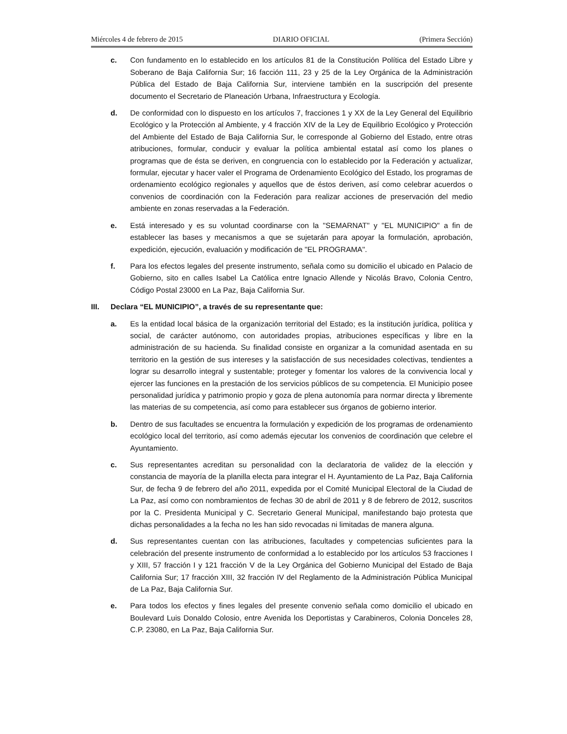Miércoles 4 de febrero de 2015 DIARIO OFICIAL (Primera Sección)
c. Con fundamento en lo establecido en los artículos 81 de la Constitución Política del Estado Libre y Soberano de Baja California Sur; 16 facción 111, 23 y 25 de la Ley Orgánica de la Administración Pública del Estado de Baja California Sur, interviene también en la suscripción del presente documento el Secretario de Planeación Urbana, Infraestructura y Ecología.
d. De conformidad con lo dispuesto en los artículos 7, fracciones 1 y XX de la Ley General del Equilibrio Ecológico y la Protección al Ambiente, y 4 fracción XIV de la Ley de Equilibrio Ecológico y Protección del Ambiente del Estado de Baja California Sur, le corresponde al Gobierno del Estado, entre otras atribuciones, formular, conducir y evaluar la política ambiental estatal así como los planes o programas que de ésta se deriven, en congruencia con lo establecido por la Federación y actualizar, formular, ejecutar y hacer valer el Programa de Ordenamiento Ecológico del Estado, los programas de ordenamiento ecológico regionales y aquellos que de éstos deriven, así como celebrar acuerdos o convenios de coordinación con la Federación para realizar acciones de preservación del medio ambiente en zonas reservadas a la Federación.
e. Está interesado y es su voluntad coordinarse con la "SEMARNAT" y "EL MUNICIPIO" a fin de establecer las bases y mecanismos a que se sujetarán para apoyar la formulación, aprobación, expedición, ejecución, evaluación y modificación de "EL PROGRAMA".
f. Para los efectos legales del presente instrumento, señala como su domicilio el ubicado en Palacio de Gobierno, sito en calles Isabel La Católica entre Ignacio Allende y Nicolás Bravo, Colonia Centro, Código Postal 23000 en La Paz, Baja California Sur.
III. Declara “EL MUNICIPIO”, a través de su representante que:
a. Es la entidad local básica de la organización territorial del Estado; es la institución jurídica, política y social, de carácter autónomo, con autoridades propias, atribuciones específicas y libre en la administración de su hacienda. Su finalidad consiste en organizar a la comunidad asentada en su territorio en la gestión de sus intereses y la satisfacción de sus necesidades colectivas, tendientes a lograr su desarrollo integral y sustentable; proteger y fomentar los valores de la convivencia local y ejercer las funciones en la prestación de los servicios públicos de su competencia. El Municipio posee personalidad jurídica y patrimonio propio y goza de plena autonomía para normar directa y libremente las materias de su competencia, así como para establecer sus órganos de gobierno interior.
b. Dentro de sus facultades se encuentra la formulación y expedición de los programas de ordenamiento ecológico local del territorio, así como además ejecutar los convenios de coordinación que celebre el Ayuntamiento.
c. Sus representantes acreditan su personalidad con la declaratoria de validez de la elección y constancia de mayoría de la planilla electa para integrar el H. Ayuntamiento de La Paz, Baja California Sur, de fecha 9 de febrero del año 2011, expedida por el Comité Municipal Electoral de la Ciudad de La Paz, así como con nombramientos de fechas 30 de abril de 2011 y 8 de febrero de 2012, suscritos por la C. Presidenta Municipal y C. Secretario General Municipal, manifestando bajo protesta que dichas personalidades a la fecha no les han sido revocadas ni limitadas de manera alguna.
d. Sus representantes cuentan con las atribuciones, facultades y competencias suficientes para la celebración del presente instrumento de conformidad a lo establecido por los artículos 53 fracciones I y XIII, 57 fracción I y 121 fracción V de la Ley Orgánica del Gobierno Municipal del Estado de Baja California Sur; 17 fracción XIII, 32 fracción IV del Reglamento de la Administración Pública Municipal de La Paz, Baja California Sur.
e. Para todos los efectos y fines legales del presente convenio señala como domicilio el ubicado en Boulevard Luis Donaldo Colosio, entre Avenida los Deportistas y Carabineros, Colonia Donceles 28, C.P. 23080, en La Paz, Baja California Sur.